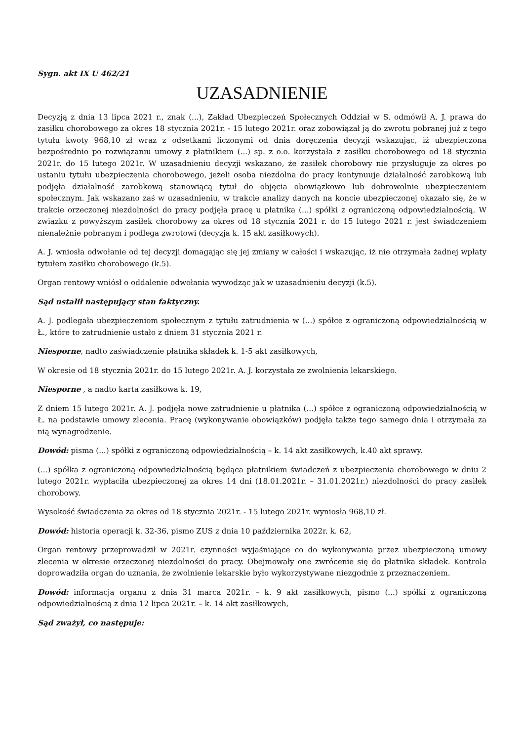Sygn. akt IX U 462/21
UZASADNIENIE
Decyzją z dnia 13 lipca 2021 r., znak (...), Zakład Ubezpieczeń Społecznych Oddział w S. odmówił A. J. prawa do zasiłku chorobowego za okres 18 stycznia 2021r. - 15 lutego 2021r. oraz zobowiązał ją do zwrotu pobranej już z tego tytułu kwoty 968,10 zł wraz z odsetkami liczonymi od dnia doręczenia decyzji wskazując, iż ubezpieczona bezpośrednio po rozwiązaniu umowy z płatnikiem (...) sp. z o.o. korzystała z zasiłku chorobowego od 18 stycznia 2021r. do 15 lutego 2021r. W uzasadnieniu decyzji wskazano, że zasiłek chorobowy nie przysługuje za okres po ustaniu tytułu ubezpieczenia chorobowego, jeżeli osoba niezdolna do pracy kontynuuje działalność zarobkową lub podjęła działalność zarobkową stanowiącą tytuł do objęcia obowiązkowo lub dobrowolnie ubezpieczeniem społecznym. Jak wskazano zaś w uzasadnieniu, w trakcie analizy danych na koncie ubezpieczonej okazało się, że w trakcie orzeczonej niezdolności do pracy podjęła pracę u płatnika (...) spółki z ograniczoną odpowiedzialnością. W związku z powyższym zasiłek chorobowy za okres od 18 stycznia 2021 r. do 15 lutego 2021 r. jest świadczeniem nienależnie pobranym i podlega zwrotowi (decyzja k. 15 akt zasiłkowych).
A. J. wniosła odwołanie od tej decyzji domagając się jej zmiany w całości i wskazując, iż nie otrzymała żadnej wpłaty tytułem zasiłku chorobowego (k.5).
Organ rentowy wniósł o oddalenie odwołania wywodząc jak w uzasadnieniu decyzji (k.5).
Sąd ustalił następujący stan faktyczny.
A. J. podlegała ubezpieczeniom społecznym z tytułu zatrudnienia w (...) spółce z ograniczoną odpowiedzialnością w Ł., które to zatrudnienie ustało z dniem 31 stycznia 2021 r.
Niesporne, nadto zaświadczenie płatnika składek k. 1-5 akt zasiłkowych,
W okresie od 18 stycznia 2021r. do 15 lutego 2021r. A. J. korzystała ze zwolnienia lekarskiego.
Niesporne , a nadto karta zasiłkowa k. 19,
Z dniem 15 lutego 2021r. A. J. podjęła nowe zatrudnienie u płatnika (...) spółce z ograniczoną odpowiedzialnością w Ł. na podstawie umowy zlecenia. Pracę (wykonywanie obowiązków) podjęła także tego samego dnia i otrzymała za nią wynagrodzenie.
Dowód: pisma (...) spółki z ograniczoną odpowiedzialnością – k. 14 akt zasiłkowych, k.40 akt sprawy.
(...) spółka z ograniczoną odpowiedzialnością będąca płatnikiem świadczeń z ubezpieczenia chorobowego w dniu 2 lutego 2021r. wypłaciła ubezpieczonej za okres 14 dni (18.01.2021r. – 31.01.2021r.) niezdolności do pracy zasiłek chorobowy.
Wysokość świadczenia za okres od 18 stycznia 2021r. - 15 lutego 2021r. wyniosła 968,10 zł.
Dowód: historia operacji k. 32-36, pismo ZUS z dnia 10 października 2022r. k. 62,
Organ rentowy przeprowadził w 2021r. czynności wyjaśniające co do wykonywania przez ubezpieczoną umowy zlecenia w okresie orzeczonej niezdolności do pracy. Obejmowały one zwrócenie się do płatnika składek. Kontrola doprowadziła organ do uznania, że zwolnienie lekarskie było wykorzystywane niezgodnie z przeznaczeniem.
Dowód: informacja organu z dnia 31 marca 2021r. – k. 9 akt zasiłkowych, pismo (...) spółki z ograniczoną odpowiedzialnością z dnia 12 lipca 2021r. – k. 14 akt zasiłkowych,
Sąd zważył, co następuje: